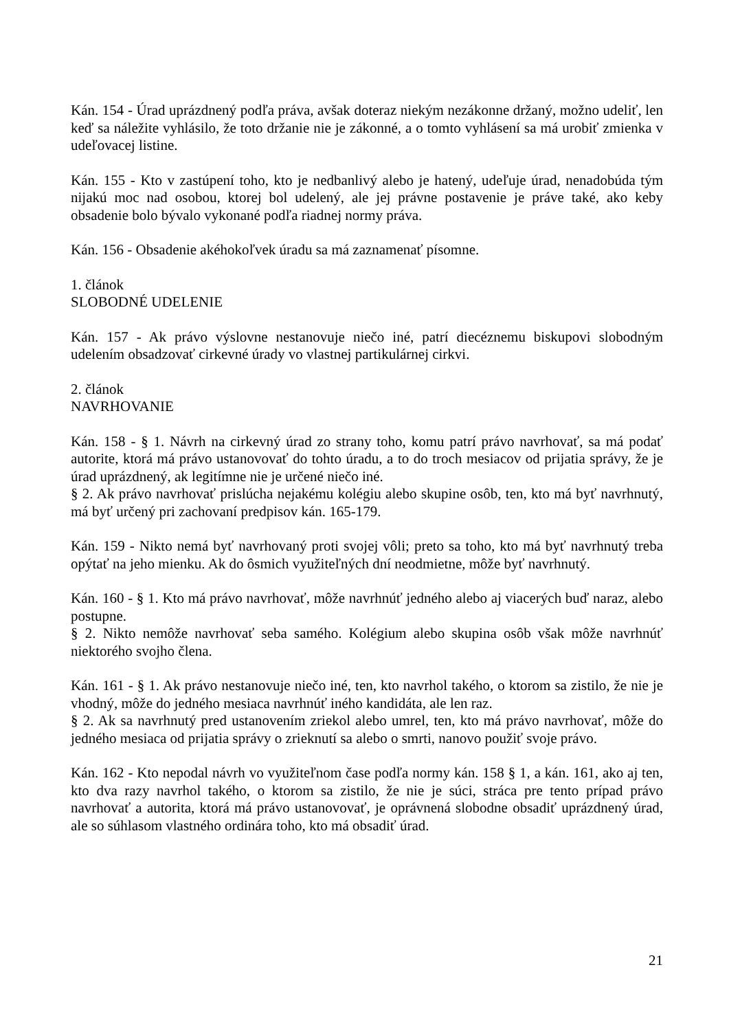Kán. 154 - Úrad uprázdnený podľa práva, avšak doteraz niekým nezákonne držaný, možno udeliť, len keď sa náležite vyhlásilo, že toto držanie nie je zákonné, a o tomto vyhlásení sa má urobiť zmienka v udeľovacej listine.
Kán. 155 - Kto v zastúpení toho, kto je nedbanlivý alebo je hatený, udeľuje úrad, nenadobúda tým nijakú moc nad osobou, ktorej bol udelený, ale jej právne postavenie je práve také, ako keby obsadenie bolo bývalo vykonané podľa riadnej normy práva.
Kán. 156 - Obsadenie akéhokoľvek úradu sa má zaznamenať písomne.
1. článok
SLOBODNÉ UDELENIE
Kán. 157 - Ak právo výslovne nestanovuje niečo iné, patrí diecéznemu biskupovi slobodným udelením obsadzovať cirkevné úrady vo vlastnej partikulárnej cirkvi.
2. článok
NAVRHOVANIE
Kán. 158 - § 1. Návrh na cirkevný úrad zo strany toho, komu patrí právo navrhovať, sa má podať autorite, ktorá má právo ustanovovať do tohto úradu, a to do troch mesiacov od prijatia správy, že je úrad uprázdnený, ak legitímne nie je určené niečo iné.
§ 2. Ak právo navrhovať prislúcha nejakému kolégiu alebo skupine osôb, ten, kto má byť navrhnutý, má byť určený pri zachovaní predpisov kán. 165-179.
Kán. 159 - Nikto nemá byť navrhovaný proti svojej vôli; preto sa toho, kto má byť navrhnutý treba opýtať na jeho mienku. Ak do ôsmich využiteľných dní neodmietne, môže byť navrhnutý.
Kán. 160 - § 1. Kto má právo navrhovať, môže navrhnúť jedného alebo aj viacerých buď naraz, alebo postupne.
§ 2. Nikto nemôže navrhovať seba samého. Kolégium alebo skupina osôb však môže navrhnúť niektorého svojho člena.
Kán. 161 - § 1. Ak právo nestanovuje niečo iné, ten, kto navrhol takého, o ktorom sa zistilo, že nie je vhodný, môže do jedného mesiaca navrhnúť iného kandidáta, ale len raz.
§ 2. Ak sa navrhnutý pred ustanovením zriekol alebo umrel, ten, kto má právo navrhovať, môže do jedného mesiaca od prijatia správy o zrieknutí sa alebo o smrti, nanovo použiť svoje právo.
Kán. 162 - Kto nepodal návrh vo využiteľnom čase podľa normy kán. 158 § 1, a kán. 161, ako aj ten, kto dva razy navrhol takého, o ktorom sa zistilo, že nie je súci, stráca pre tento prípad právo navrhovať a autorita, ktorá má právo ustanovovať, je oprávnená slobodne obsadiť uprázdnený úrad, ale so súhlasom vlastného ordinára toho, kto má obsadiť úrad.
21